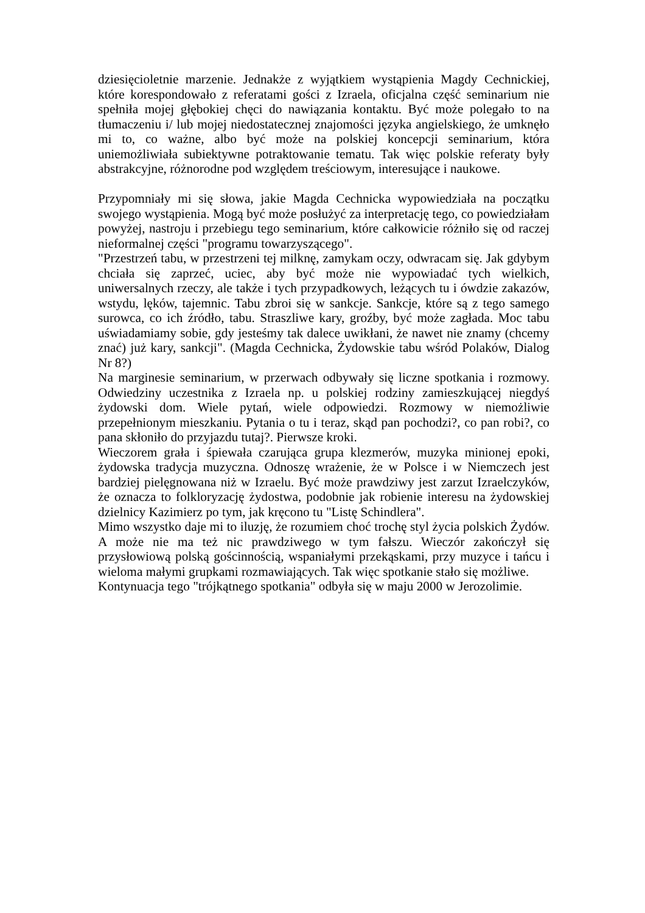dziesięcioletnie marzenie. Jednakże z wyjątkiem wystąpienia Magdy Cechnickiej, które korespondowało z referatami gości z Izraela, oficjalna część seminarium nie spełniła mojej głębokiej chęci do nawiązania kontaktu. Być może polegało to na tłumaczeniu i/ lub mojej niedostatecznej znajomości języka angielskiego, że umknęło mi to, co ważne, albo być może na polskiej koncepcji seminarium, która uniemożliwiała subiektywne potraktowanie tematu. Tak więc polskie referaty były abstrakcyjne, różnorodne pod względem treściowym, interesujące i naukowe.
Przypomniały mi się słowa, jakie Magda Cechnicka wypowiedziała na początku swojego wystąpienia. Mogą być może posłużyć za interpretację tego, co powiedziałam powyżej, nastroju i przebiegu tego seminarium, które całkowicie różniło się od raczej nieformalnej części "programu towarzyszącego".
"Przestrzeń tabu, w przestrzeni tej milknę, zamykam oczy, odwracam się. Jak gdybym chciała się zaprzeć, uciec, aby być może nie wypowiadać tych wielkich, uniwersalnych rzeczy, ale także i tych przypadkowych, leżących tu i ówdzie zakazów, wstydu, lęków, tajemnic. Tabu zbroi się w sankcje. Sankcje, które są z tego samego surowca, co ich źródło, tabu. Straszliwe kary, groźby, być może zagłada. Moc tabu uświadamiamy sobie, gdy jesteśmy tak dalece uwikłani, że nawet nie znamy (chcemy znać) już kary, sankcji". (Magda Cechnicka, Żydowskie tabu wśród Polaków, Dialog Nr 8?)
Na marginesie seminarium, w przerwach odbywały się liczne spotkania i rozmowy. Odwiedziny uczestnika z Izraela np. u polskiej rodziny zamieszkującej niegdyś żydowski dom. Wiele pytań, wiele odpowiedzi. Rozmowy w niemożliwie przepełnionym mieszkaniu. Pytania o tu i teraz, skąd pan pochodzi?, co pan robi?, co pana skłoniło do przyjazdu tutaj?. Pierwsze kroki.
Wieczorem grała i śpiewała czarująca grupa klezmerów, muzyka minionej epoki, żydowska tradycja muzyczna. Odnoszę wrażenie, że w Polsce i w Niemczech jest bardziej pielęgnowana niż w Izraelu. Być może prawdziwy jest zarzut Izraelczyków, że oznacza to folkloryzację żydostwa, podobnie jak robienie interesu na żydowskiej dzielnicy Kazimierz po tym, jak kręcono tu "Listę Schindlera".
Mimo wszystko daje mi to iluzję, że rozumiem choć trochę styl życia polskich Żydów. A może nie ma też nic prawdziwego w tym fałszu. Wieczór zakończył się przysłowiową polską gościnnością, wspaniałymi przekąskami, przy muzyce i tańcu i wieloma małymi grupkami rozmawiających. Tak więc spotkanie stało się możliwe.
Kontynuacja tego "trójkątnego spotkania" odbyła się w maju 2000 w Jerozolimie.